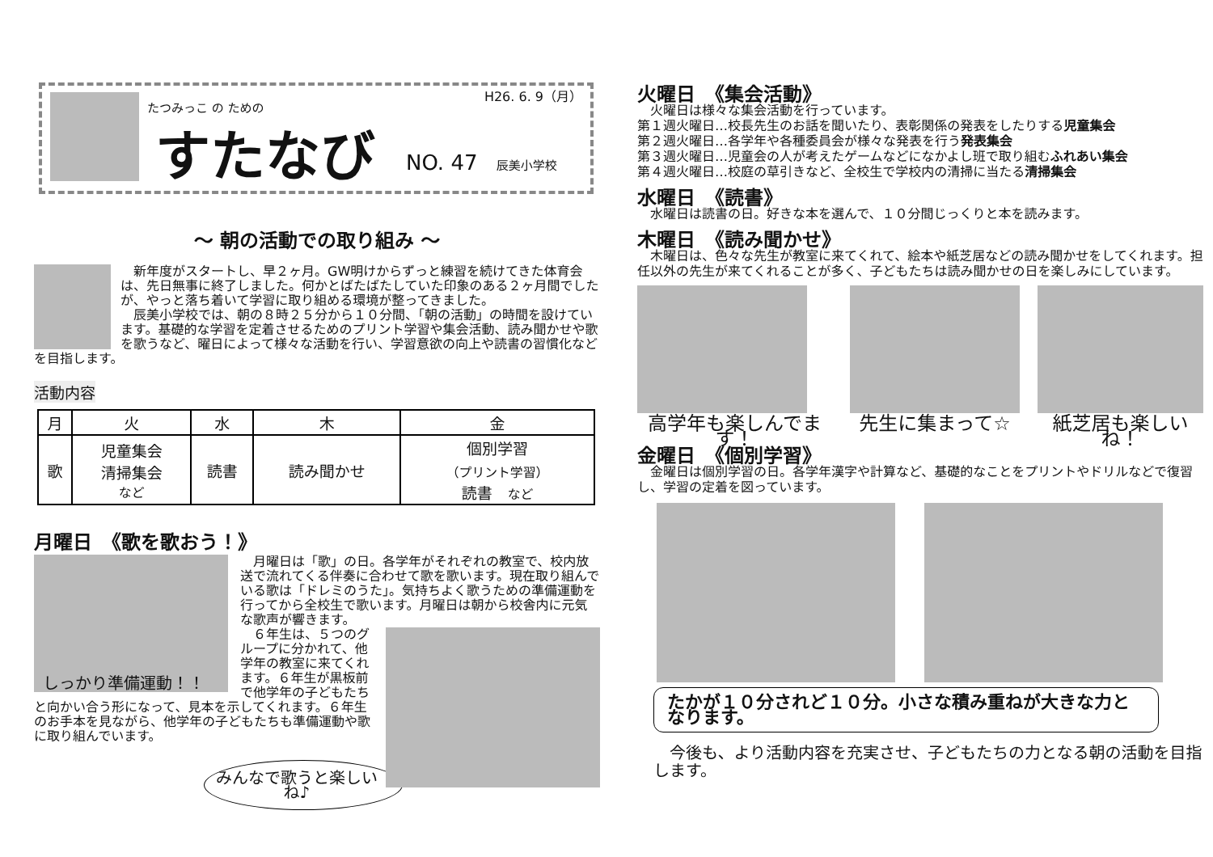たつみっこ の ための
すたなび
H26. 6. 9（月）
NO. 47 　辰美小学校
～ 朝の活動での取り組み ～
　新年度がスタートし、早２ヶ月。GW明けからずっと練習を続けてきた体育会は、先日無事に終了しました。何かとばたばたしていた印象のある２ヶ月間でしたが、やっと落ち着いて学習に取り組める環境が整ってきました。
　辰美小学校では、朝の８時２５分から１０分間、「朝の活動」の時間を設けています。基礎的な学習を定着させるためのプリント学習や集会活動、読み聞かせや歌を歌うなど、曜日によって様々な活動を行い、学習意欲の向上や読書の習慣化などを目指します。
活動内容
| 月 | 火 | 水 | 木 | 金 |
| --- | --- | --- | --- | --- |
| 歌 | 児童集会 清掃集会 など | 読書 | 読み聞かせ | 個別学習 （プリント学習） 読書 など |
月曜日　《歌を歌おう！》
しっかり準備運動！！
　月曜日は「歌」の日。各学年がそれぞれの教室で、校内放送で流れてくる伴奏に合わせて歌を歌います。現在取り組んでいる歌は「ドレミのうた」。気持ちよく歌うための準備運動を行ってから全校生で歌います。月曜日は朝から校舎内に元気な歌声が響きます。
　６年生は、５つのグループに分かれて、他学年の教室に来てくれます。６年生が黒板前で他学年の子どもたちと向かい合う形になって、見本を示してくれます。６年生のお手本を見ながら、他学年の子どもたちも準備運動や歌に取り組んでいます。
みんなで歌うと楽しいね♪
火曜日　《集会活動》
　火曜日は様々な集会活動を行っています。
第１週火曜日…校長先生のお話を聞いたり、表彰関係の発表をしたりする児童集会
第２週火曜日…各学年や各種委員会が様々な発表を行う発表集会
第３週火曜日…児童会の人が考えたゲームなどになかよし班で取り組むふれあい集会
第４週火曜日…校庭の草引きなど、全校生で学校内の清掃に当たる清掃集会
水曜日　《読書》
　水曜日は読書の日。好きな本を選んで、１０分間じっくりと本を読みます。
木曜日　《読み聞かせ》
　木曜日は、色々な先生が教室に来てくれて、絵本や紙芝居などの読み聞かせをしてくれます。担任以外の先生が来てくれることが多く、子どもたちは読み聞かせの日を楽しみにしています。
高学年も楽しんでます！ 先生に集まって☆ 紙芝居も楽しいね！
金曜日　《個別学習》
　金曜日は個別学習の日。各学年漢字や計算など、基礎的なことをプリントやドリルなどで復習し、学習の定着を図っています。
たかが１０分されど１０分。小さな積み重ねが大きな力となります。
　今後も、より活動内容を充実させ、子どもたちの力となる朝の活動を目指します。